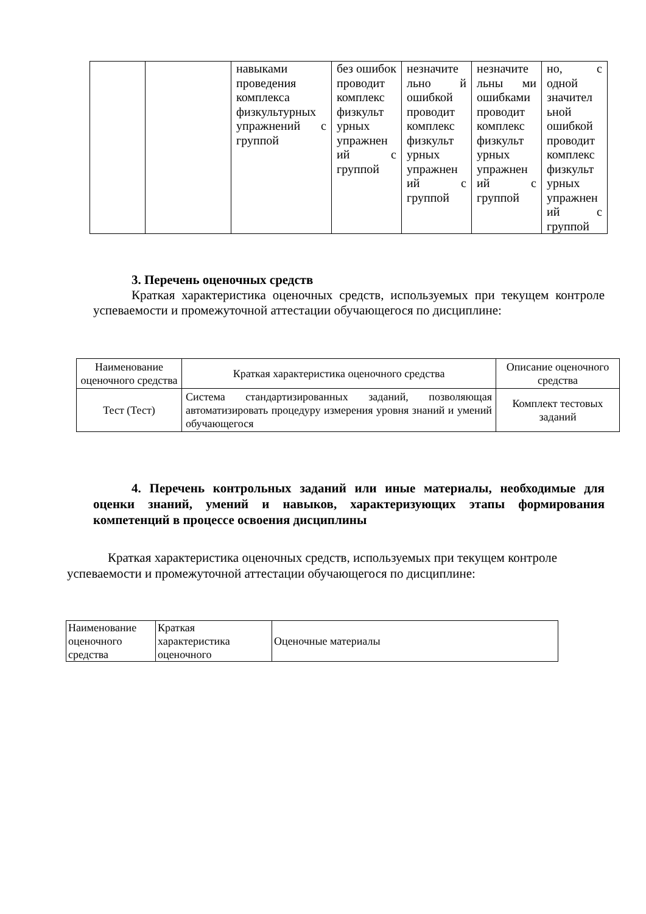| | | навыками проведения комплекса физкультурных упражнений с группой | без ошибок проводит комплекс физкульт урных упражнен ий с группой | незначите льно й ошибкой проводит комплекс физкульт урных упражнен ий с группой | незначите льны ми ошибками проводит комплекс физкульт урных упражнен ий с группой | но, с одной значител ьной ошибкой проводит комплекс физкульт урных упражнен ий с группой |
3. Перечень оценочных средств
Краткая характеристика оценочных средств, используемых при текущем контроле успеваемости и промежуточной аттестации обучающегося по дисциплине:
| Наименование оценочного средства | Краткая характеристика оценочного средства | Описание оценочного средства |
| --- | --- | --- |
| Тест (Тест) | Система стандартизированных заданий, позволяющая автоматизировать процедуру измерения уровня знаний и умений обучающегося | Комплект тестовых заданий |
4. Перечень контрольных заданий или иные материалы, необходимые для оценки знаний, умений и навыков, характеризующих этапы формирования компетенций в процессе освоения дисциплины
Краткая характеристика оценочных средств, используемых при текущем контроле успеваемости и промежуточной аттестации обучающегося по дисциплине:
| Наименование оценочного средства | Краткая характеристика оценочного | Оценочные материалы |
| --- | --- | --- |